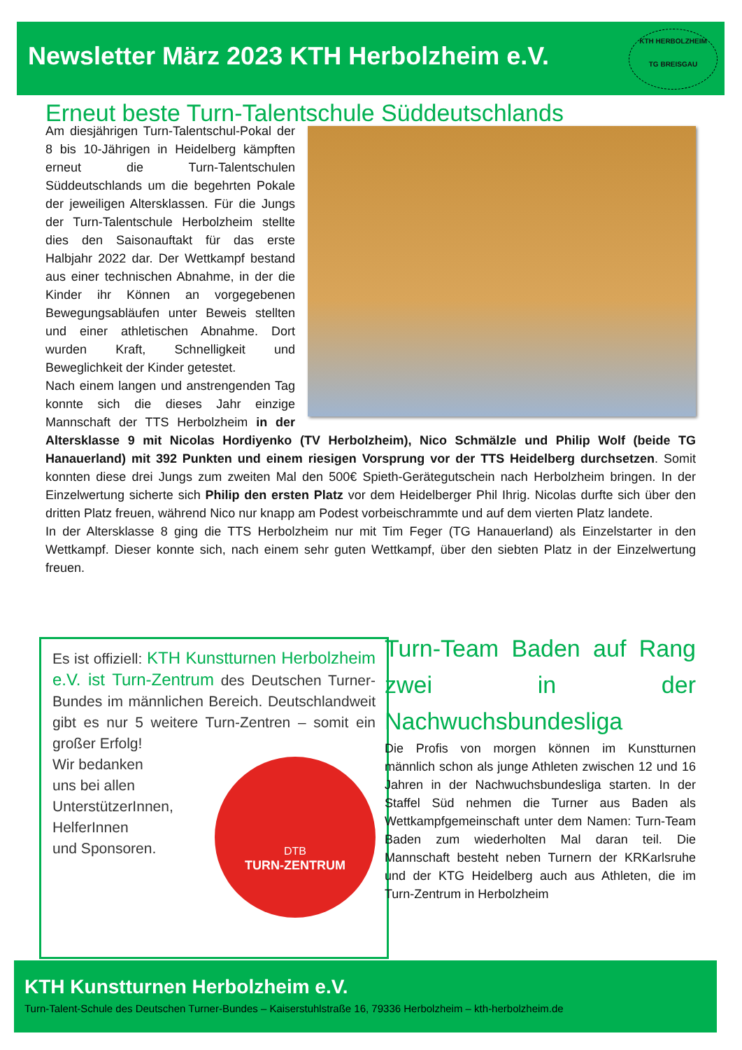Newsletter März 2023 KTH Herbolzheim e.V.
KTH HERBOLZHEIM
TG BREISGAU
Erneut beste Turn-Talentschule Süddeutschlands
Am diesjährigen Turn-Talentschul-Pokal der 8 bis 10-Jährigen in Heidelberg kämpften erneut die Turn-Talentschulen Süddeutschlands um die begehrten Pokale der jeweiligen Altersklassen. Für die Jungs der Turn-Talentschule Herbolzheim stellte dies den Saisonauftakt für das erste Halbjahr 2022 dar. Der Wettkampf bestand aus einer technischen Abnahme, in der die Kinder ihr Können an vorgegebenen Bewegungsabläufen unter Beweis stellten und einer athletischen Abnahme. Dort wurden Kraft, Schnelligkeit und Beweglichkeit der Kinder getestet.
Nach einem langen und anstrengenden Tag konnte sich die dieses Jahr einzige Mannschaft der TTS Herbolzheim in der Altersklasse 9 mit Nicolas Hordiyenko (TV Herbolzheim), Nico Schmälzle und Philip Wolf (beide TG Hanauerland) mit 392 Punkten und einem riesigen Vorsprung vor der TTS Heidelberg durchsetzen. Somit konnten diese drei Jungs zum zweiten Mal den 500€ Spieth-Gerätegutschein nach Herbolzheim bringen. In der Einzelwertung sicherte sich Philip den ersten Platz vor dem Heidelberger Phil Ihrig. Nicolas durfte sich über den dritten Platz freuen, während Nico nur knapp am Podest vorbeischrammte und auf dem vierten Platz landete.
In der Altersklasse 8 ging die TTS Herbolzheim nur mit Tim Feger (TG Hanauerland) als Einzelstarter in den Wettkampf. Dieser konnte sich, nach einem sehr guten Wettkampf, über den siebten Platz in der Einzelwertung freuen.
Es ist offiziell: KTH Kunstturnen Herbolzheim e.V. ist Turn-Zentrum des Deutschen Turner-Bundes im männlichen Bereich. Deutschlandweit gibt es nur 5 weitere Turn-Zentren – somit ein großer Erfolg!
DTB
TURN-ZENTRUM
Wir bedanken
uns bei allen
UnterstützerInnen,
HelferInnen
und Sponsoren.
Turn-Team Baden auf Rang zwei in der Nachwuchsbundesliga
Die Profis von morgen können im Kunstturnen männlich schon als junge Athleten zwischen 12 und 16 Jahren in der Nachwuchsbundesliga starten. In der Staffel Süd nehmen die Turner aus Baden als Wettkampfgemeinschaft unter dem Namen: Turn-Team Baden zum wiederholten Mal daran teil. Die Mannschaft besteht neben Turnern der KRKarlsruhe und der KTG Heidelberg auch aus Athleten, die im Turn-Zentrum in Herbolzheim
KTH Kunstturnen Herbolzheim e.V.
Turn-Talent-Schule des Deutschen Turner-Bundes – Kaiserstuhlstraße 16, 79336 Herbolzheim – kth-herbolzheim.de